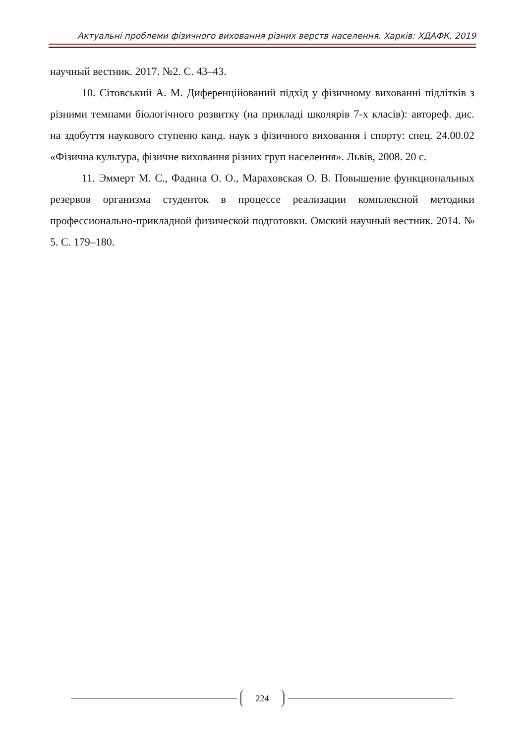Актуальні проблеми фізичного виховання різних верств населення. Харків: ХДАФК, 2019
научный вестник. 2017. №2. С. 43–43.
10. Сітовський А. М. Диференційований підхід у фізичному вихованні підлітків з різними темпами біологічного розвитку (на прикладі школярів 7-х класів): автореф. дис. на здобуття наукового ступеню канд. наук з фізичного виховання і спорту: спец. 24.00.02 «Фізична культура, фізичне виховання різних груп населення». Львів, 2008. 20 с.
11. Эммерт М. С., Фадина О. О., Мараховская О. В. Повышение функциональных резервов организма студенток в процессе реализации комплексной методики профессионально-прикладной физической подготовки. Омский научный вестник. 2014. № 5. С. 179–180.
224